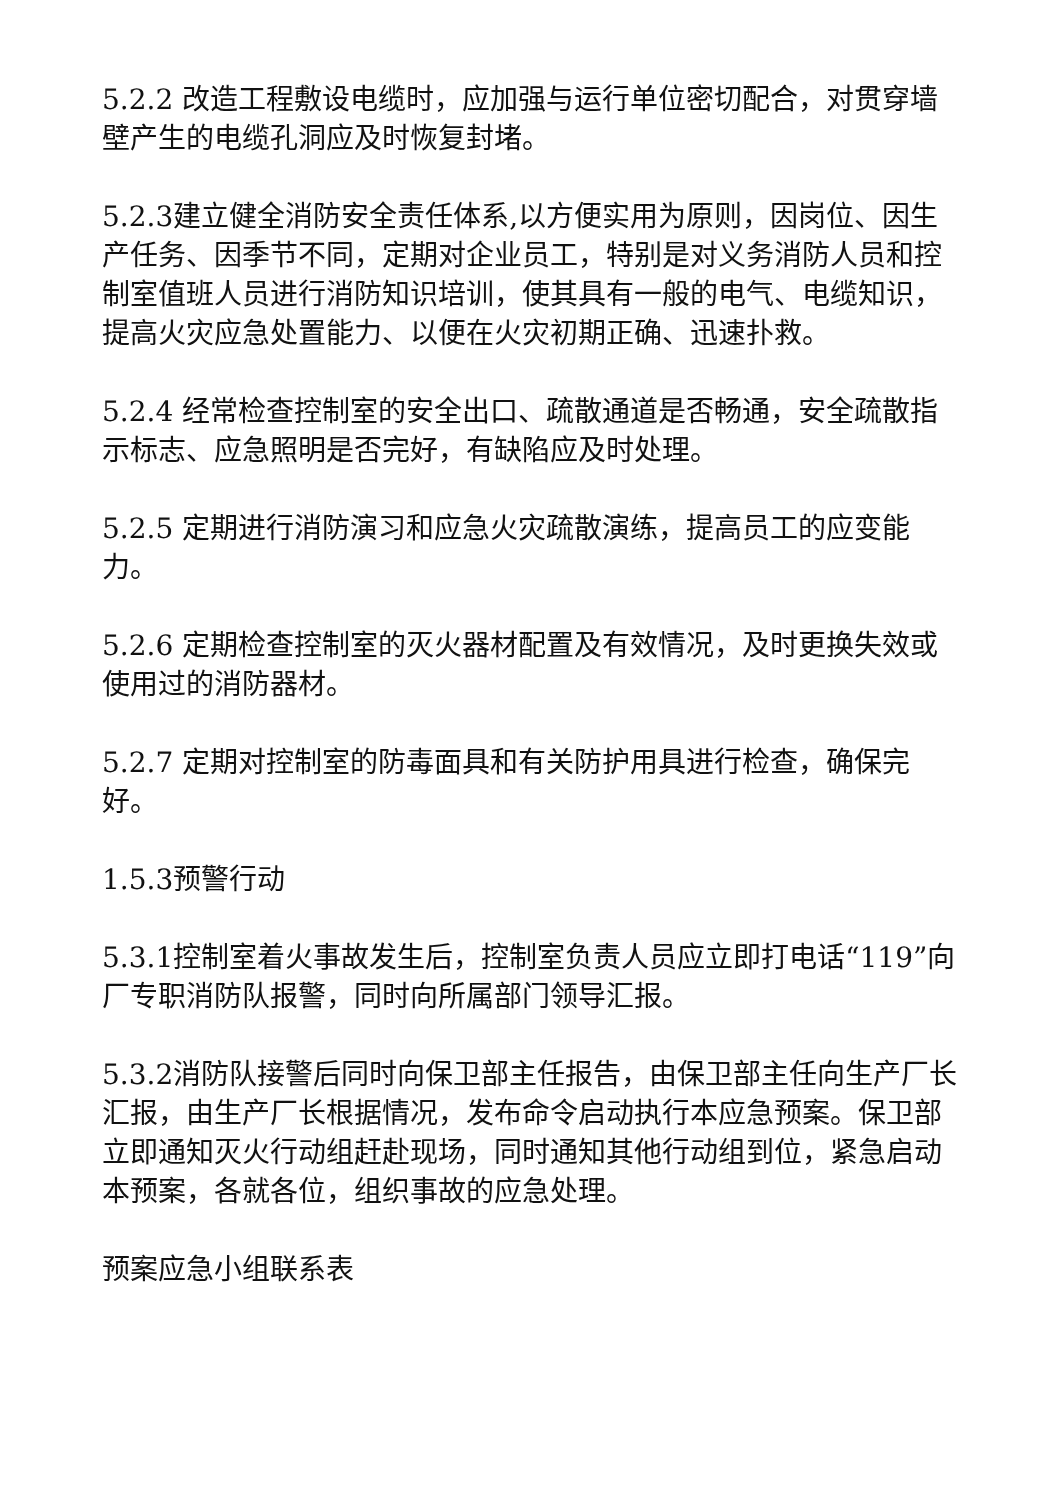5.2.2 改造工程敷设电缆时，应加强与运行单位密切配合，对贯穿墙壁产生的电缆孔洞应及时恢复封堵。
5.2.3建立健全消防安全责任体系,以方便实用为原则，因岗位、因生产任务、因季节不同，定期对企业员工，特别是对义务消防人员和控制室值班人员进行消防知识培训，使其具有一般的电气、电缆知识，提高火灾应急处置能力、以便在火灾初期正确、迅速扑救。
5.2.4 经常检查控制室的安全出口、疏散通道是否畅通，安全疏散指示标志、应急照明是否完好，有缺陷应及时处理。
5.2.5 定期进行消防演习和应急火灾疏散演练，提高员工的应变能力。
5.2.6 定期检查控制室的灭火器材配置及有效情况，及时更换失效或使用过的消防器材。
5.2.7 定期对控制室的防毒面具和有关防护用具进行检查，确保完好。
1.5.3预警行动
5.3.1控制室着火事故发生后，控制室负责人员应立即打电话“119”向厂专职消防队报警，同时向所属部门领导汇报。
5.3.2消防队接警后同时向保卫部主任报告，由保卫部主任向生产厂长汇报，由生产厂长根据情况，发布命令启动执行本应急预案。保卫部立即通知灭火行动组赶赴现场，同时通知其他行动组到位，紧急启动本预案，各就各位，组织事故的应急处理。
预案应急小组联系表